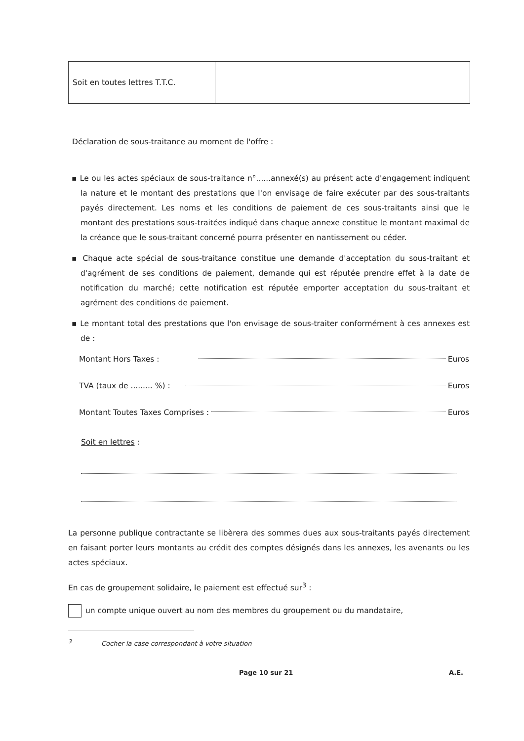| Soit en toutes lettres T.T.C. | |
Déclaration de sous-traitance au moment de l'offre :
▪ Le ou les actes spéciaux de sous-traitance n°......annexé(s) au présent acte d'engagement indiquent la nature et le montant des prestations que l'on envisage de faire exécuter par des sous-traitants payés directement. Les noms et les conditions de paiement de ces sous-traitants ainsi que le montant des prestations sous-traitées indiqué dans chaque annexe constitue le montant maximal de la créance que le sous-traitant concerné pourra présenter en nantissement ou céder.
▪ Chaque acte spécial de sous-traitance constitue une demande d'acceptation du sous-traitant et d'agrément de ses conditions de paiement, demande qui est réputée prendre effet à la date de notification du marché; cette notification est réputée emporter acceptation du sous-traitant et agrément des conditions de paiement.
▪ Le montant total des prestations que l'on envisage de sous-traiter conformément à ces annexes est de :
Montant Hors Taxes : Euros
TVA (taux de ......... %) : Euros
Montant Toutes Taxes Comprises : Euros
Soit en lettres :
La personne publique contractante se libèrera des sommes dues aux sous-traitants payés directement en faisant porter leurs montants au crédit des comptes désignés dans les annexes, les avenants ou les actes spéciaux.
En cas de groupement solidaire, le paiement est effectué sur<sup>3</sup> :
un compte unique ouvert au nom des membres du groupement ou du mandataire,
<sup>3</sup> Cocher la case correspondant à votre situation
Page 10 sur 21 A.E.